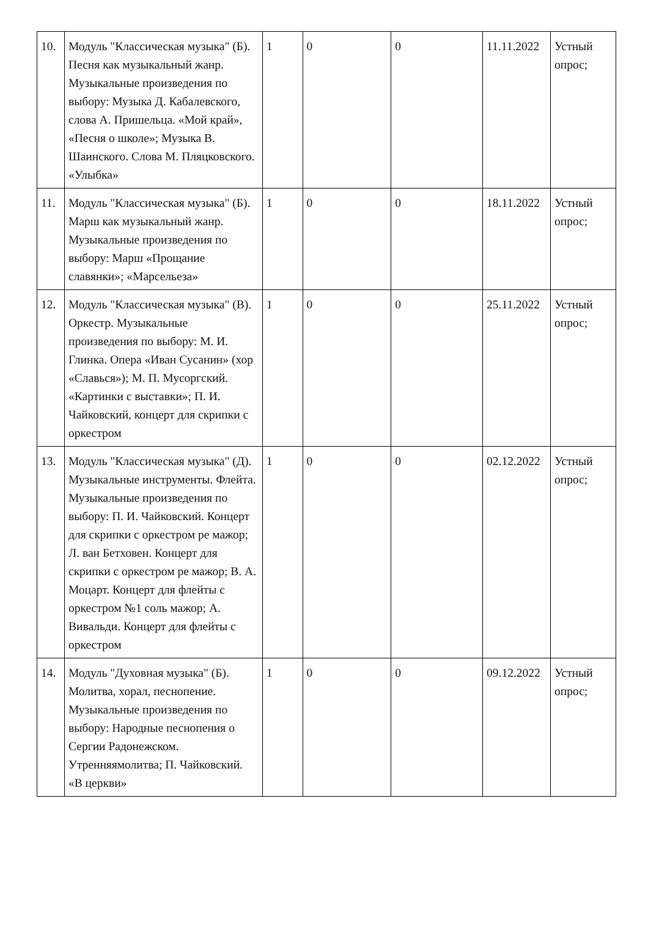| 10. | Модуль "Классическая музыка" (Б). Песня как музыкальный жанр. Музыкальные произведения по выбору: Музыка Д. Кабалевского, слова А. Пришельца. «Мой край», «Песня о школе»; Музыка В. Шаинского. Слова М. Пляцковского. «Улыбка» | 1 | 0 | 0 | 11.11.2022 | Устный опрос; |
| 11. | Модуль "Классическая музыка" (Б). Марш как музыкальный жанр. Музыкальные произведения по выбору: Марш «Прощание славянки»; «Марсельеза» | 1 | 0 | 0 | 18.11.2022 | Устный опрос; |
| 12. | Модуль "Классическая музыка" (В). Оркестр. Музыкальные произведения по выбору: М. И. Глинка. Опера «Иван Сусанин» (хор «Славься»); М. П. Мусоргский. «Картинки с выставки»; П. И. Чайковский, концерт для скрипки с оркестром | 1 | 0 | 0 | 25.11.2022 | Устный опрос; |
| 13. | Модуль "Классическая музыка" (Д). Музыкальные инструменты. Флейта. Музыкальные произведения по выбору: П. И. Чайковский. Концерт для скрипки с оркестром ре мажор; Л. ван Бетховен. Концерт для скрипки с оркестром ре мажор; В. А. Моцарт. Концерт для флейты с оркестром №1 соль мажор; А. Вивальди. Концерт для флейты с оркестром | 1 | 0 | 0 | 02.12.2022 | Устный опрос; |
| 14. | Модуль "Духовная музыка" (Б). Молитва, хорал, песнопение. Музыкальные произведения по выбору: Народные песнопения о Сергии Радонежском. Утренняямолитва; П. Чайковский. «В церкви» | 1 | 0 | 0 | 09.12.2022 | Устный опрос; |